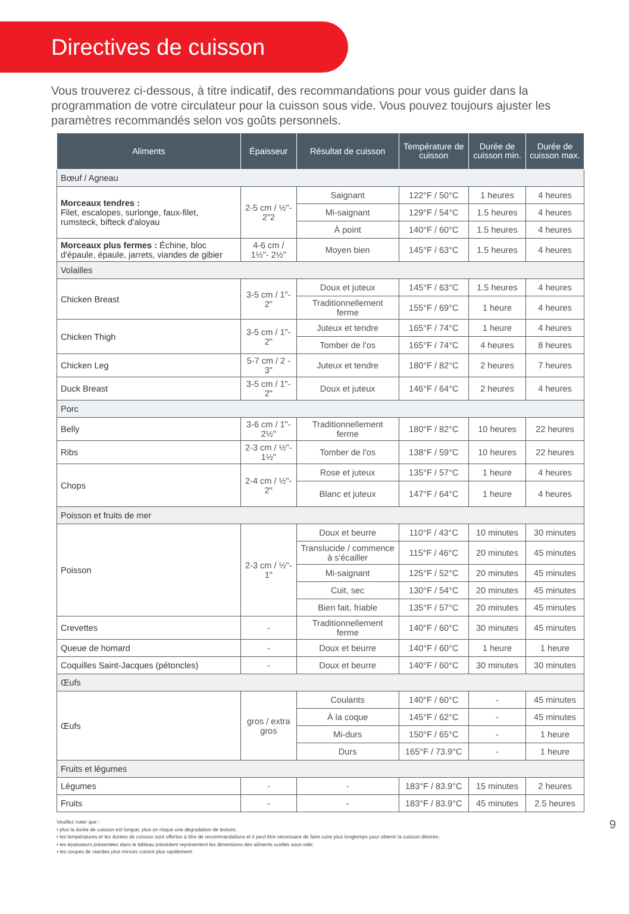Directives de cuisson
Vous trouverez ci-dessous, à titre indicatif, des recommandations pour vous guider dans la programmation de votre circulateur pour la cuisson sous vide. Vous pouvez toujours ajuster les paramètres recommandés selon vos goûts personnels.
| Aliments | Épaisseur | Résultat de cuisson | Température de cuisson | Durée de cuisson min. | Durée de cuisson max. |
| --- | --- | --- | --- | --- | --- |
| Bœuf / Agneau | | | | | |
| Morceaux tendres : Filet, escalopes, surlonge, faux-filet, rumsteck, bifteck d'aloyau | 2-5 cm / ½"- 2"2 | Saignant | 122°F / 50°C | 1 heures | 4 heures |
| | | Mi-saignant | 129°F / 54°C | 1.5 heures | 4 heures |
| | | À point | 140°F / 60°C | 1.5 heures | 4 heures |
| Morceaux plus fermes : Échine, bloc d'épaule, épaule, jarrets, viandes de gibier | 4-6 cm / 1½"- 2½" | Moyen bien | 145°F / 63°C | 1.5 heures | 4 heures |
| Volailles | | | | | |
| Chicken Breast | 3-5 cm / 1"- 2" | Doux et juteux | 145°F / 63°C | 1.5 heures | 4 heures |
| | | Traditionnellement ferme | 155°F / 69°C | 1 heure | 4 heures |
| Chicken Thigh | 3-5 cm / 1"- 2" | Juteux et tendre | 165°F / 74°C | 1 heure | 4 heures |
| | | Tomber de l'os | 165°F / 74°C | 4 heures | 8 heures |
| Chicken Leg | 5-7 cm / 2 - 3" | Juteux et tendre | 180°F / 82°C | 2 heures | 7 heures |
| Duck Breast | 3-5 cm / 1"- 2" | Doux et juteux | 146°F / 64°C | 2 heures | 4 heures |
| Porc | | | | | |
| Belly | 3-6 cm / 1"- 2½" | Traditionnellement ferme | 180°F / 82°C | 10 heures | 22 heures |
| Ribs | 2-3 cm / ½"- 1½" | Tomber de l'os | 138°F / 59°C | 10 heures | 22 heures |
| Chops | 2-4 cm / ½"- 2" | Rose et juteux | 135°F / 57°C | 1 heure | 4 heures |
| | | Blanc et juteux | 147°F / 64°C | 1 heure | 4 heures |
| Poisson et fruits de mer | | | | | |
| Poisson | 2-3 cm / ½"- 1" | Doux et beurre | 110°F / 43°C | 10 minutes | 30 minutes |
| | | Translucide / commence à s'écailler | 115°F / 46°C | 20 minutes | 45 minutes |
| | | Mi-saignant | 125°F / 52°C | 20 minutes | 45 minutes |
| | | Cuit, sec | 130°F / 54°C | 20 minutes | 45 minutes |
| | | Bien fait, friable | 135°F / 57°C | 20 minutes | 45 minutes |
| Crevettes | - | Traditionnellement ferme | 140°F / 60°C | 30 minutes | 45 minutes |
| Queue de homard | - | Doux et beurre | 140°F / 60°C | 1 heure | 1 heure |
| Coquilles Saint-Jacques (pétoncles) | - | Doux et beurre | 140°F / 60°C | 30 minutes | 30 minutes |
| Œufs | | | | | |
| Œufs | gros / extra gros | Coulants | 140°F / 60°C | - | 45 minutes |
| | | À la coque | 145°F / 62°C | - | 45 minutes |
| | | Mi-durs | 150°F / 65°C | - | 1 heure |
| | | Durs | 165°F / 73.9°C | - | 1 heure |
| Fruits et légumes | | | | | |
| Légumes | - | - | 183°F / 83.9°C | 15 minutes | 2 heures |
| Fruits | - | - | 183°F / 83.9°C | 45 minutes | 2.5 heures |
Veuillez noter que :
• plus la durée de cuisson est longue, plus on risque une dégradation de texture;
• les températures et les durées de cuisson sont offertes à titre de recommandations et il peut être nécessaire de faire cuire plus longtemps pour obtenir la cuisson désirée;
• les épaisseurs présentées dans le tableau précédent représentent les dimensions des aliments scellés sous vide;
• les coupes de viandes plus minces cuiront plus rapidement.
9